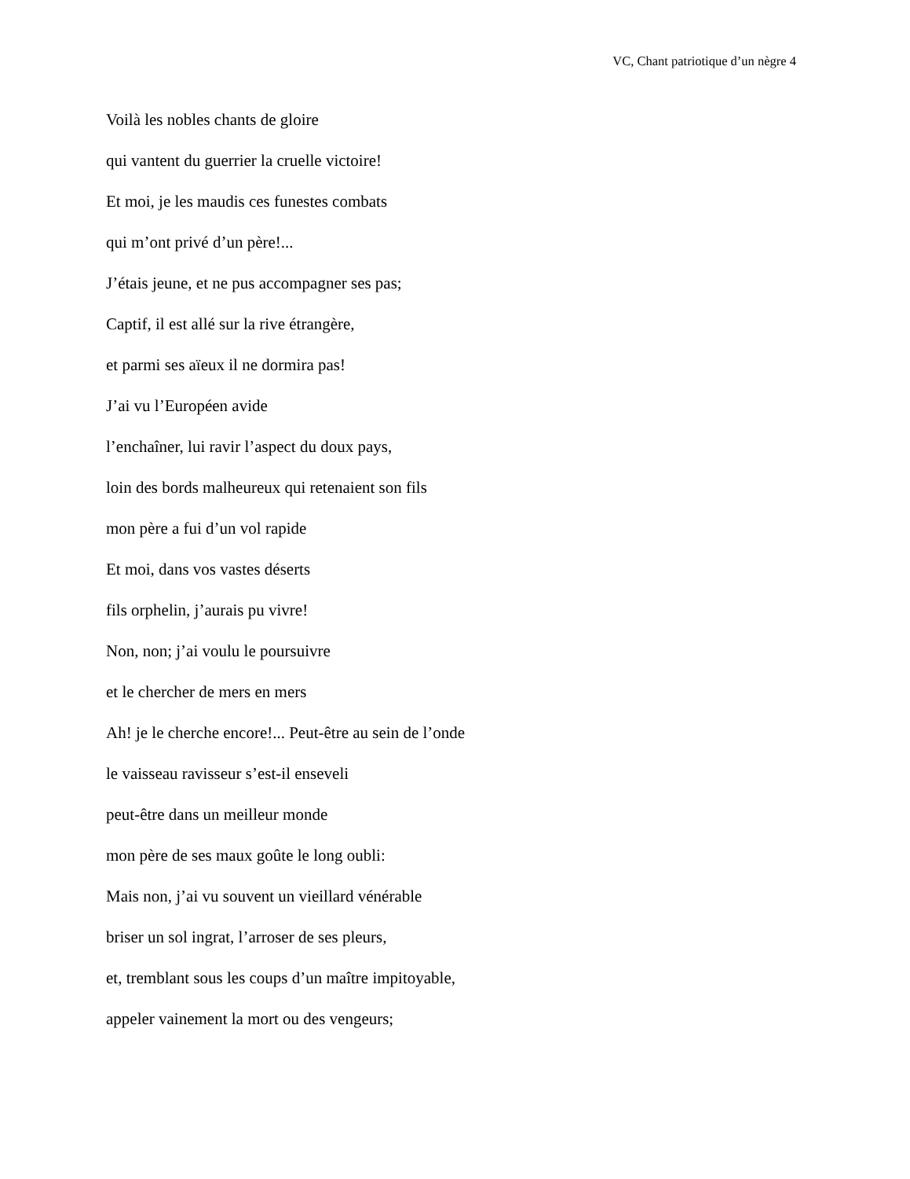VC, Chant patriotique d’un nègre 4
Voilà les nobles chants de gloire
qui vantent du guerrier la cruelle victoire!
Et moi, je les maudis ces funestes combats
qui m’ont privé d’un père!...
J’étais jeune, et ne pus accompagner ses pas;
Captif, il est allé sur la rive étrangère,
et parmi ses aïeux il ne dormira pas!
J’ai vu l’Européen avide
l’enchaîner, lui ravir l’aspect du doux pays,
loin des bords malheureux qui retenaient son fils
mon père a fui d’un vol rapide
Et moi, dans vos vastes déserts
fils orphelin, j’aurais pu vivre!
Non, non; j’ai voulu le poursuivre
et le chercher de mers en mers
Ah! je le cherche encore!... Peut-être au sein de l’onde
le vaisseau ravisseur s’est-il enseveli
peut-être dans un meilleur monde
mon père de ses maux goûte le long oubli:
Mais non, j’ai vu souvent un vieillard vénérable
briser un sol ingrat, l’arroser de ses pleurs,
et, tremblant sous les coups d’un maître impitoyable,
appeler vainement la mort ou des vengeurs;